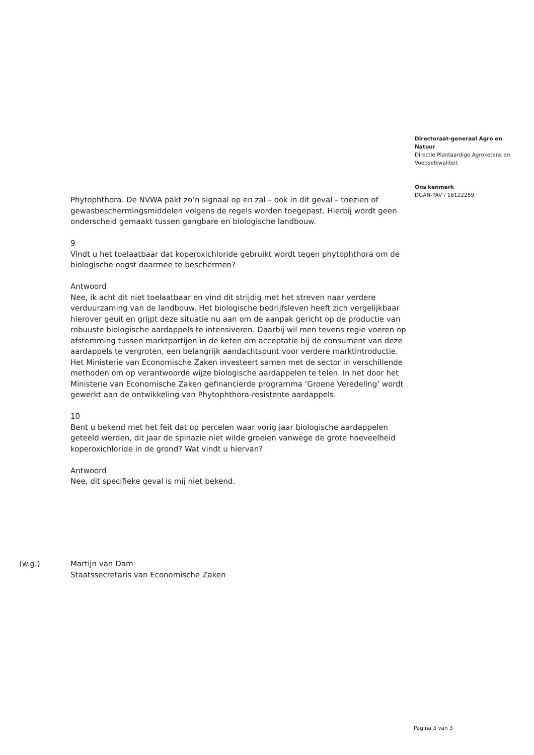Directoraat-generaal Agro en Natuur
Directie Plantaardige Agroketens en Voedselkwaliteit
Ons kenmerk
DGAN-PAV / 16122259
Phytophthora. De NVWA pakt zo’n signaal op en zal – ook in dit geval – toezien of gewasbeschermingsmiddelen volgens de regels worden toegepast. Hierbij wordt geen onderscheid gemaakt tussen gangbare en biologische landbouw.
9
Vindt u het toelaatbaar dat koperoxichloride gebruikt wordt tegen phytophthora om de biologische oogst daarmee te beschermen?
Antwoord
Nee, ik acht dit niet toelaatbaar en vind dit strijdig met het streven naar verdere verduurzaming van de landbouw. Het biologische bedrijfsleven heeft zich vergelijkbaar hierover geuit en grijpt deze situatie nu aan om de aanpak gericht op de productie van robuuste biologische aardappels te intensiveren. Daarbij wil men tevens regie voeren op afstemming tussen marktpartijen in de keten om acceptatie bij de consument van deze aardappels te vergroten, een belangrijk aandachtspunt voor verdere marktintroductie.
Het Ministerie van Economische Zaken investeert samen met de sector in verschillende methoden om op verantwoorde wijze biologische aardappelen te telen. In het door het Ministerie van Economische Zaken gefinancierde programma ‘Groene Veredeling’ wordt gewerkt aan de ontwikkeling van Phytophthora-resistente aardappels.
10
Bent u bekend met het feit dat op percelen waar vorig jaar biologische aardappelen geteeld werden, dit jaar de spinazie niet wilde groeien vanwege de grote hoeveelheid koperoxichloride in de grond? Wat vindt u hiervan?
Antwoord
Nee, dit specifieke geval is mij niet bekend.
(w.g.) Martijn van Dam
Staatssecretaris van Economische Zaken
Pagina 3 van 3